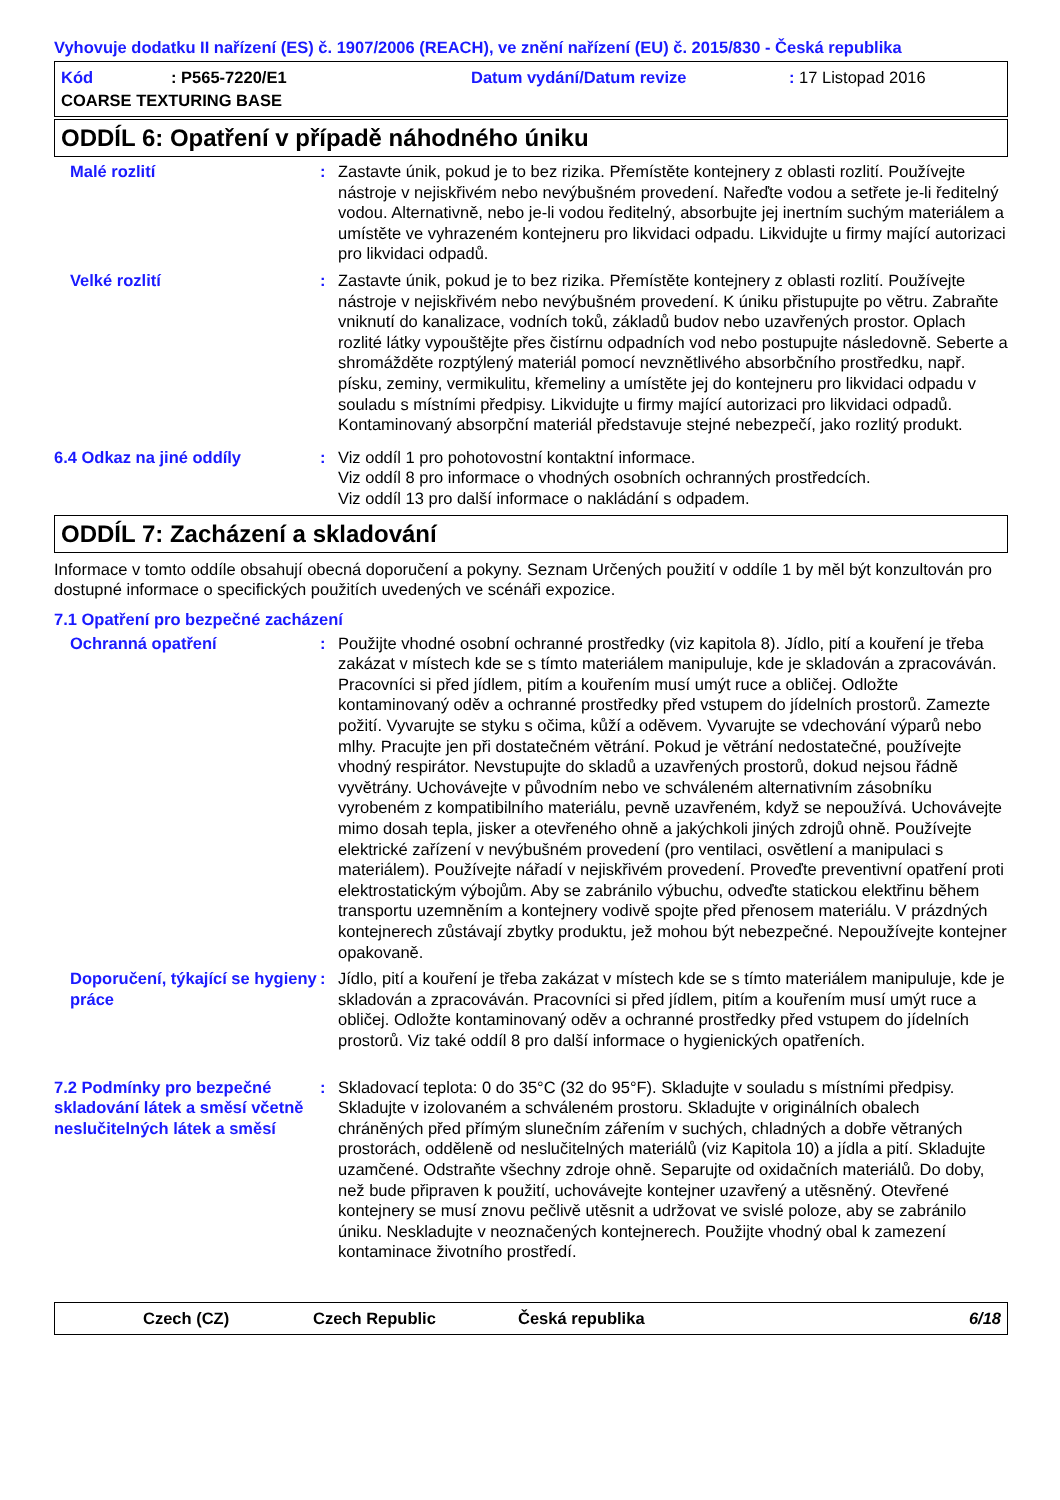Vyhovuje dodatku II nařízení (ES) č. 1907/2006 (REACH), ve znění nařízení (EU) č. 2015/830 - Česká republika
Kód: P565-7220/E1 Datum vydání/Datum revize: 17 Listopad 2016
COARSE TEXTURING BASE
ODDÍL 6: Opatření v případě náhodného úniku
Malé rozlití : Zastavte únik, pokud je to bez rizika. Přemístěte kontejnery z oblasti rozlití. Používejte nástroje v nejiskřivém nebo nevýbušném provedení. Nařeďte vodou a setřete je-li ředitelný vodou. Alternativně, nebo je-li vodou ředitelný, absorbujte jej inertním suchým materiálem a umístěte ve vyhrazeném kontejneru pro likvidaci odpadu. Likvidujte u firmy mající autorizaci pro likvidaci odpadů.
Velké rozlití : Zastavte únik, pokud je to bez rizika. Přemístěte kontejnery z oblasti rozlití. Používejte nástroje v nejiskřivém nebo nevýbušném provedení. K úniku přistupujte po větru. Zabraňte vniknutí do kanalizace, vodních toků, základů budov nebo uzavřených prostor. Oplach rozlité látky vypouštějte přes čistírnu odpadních vod nebo postupujte následovně. Seberte a shromážděte rozptýlený materiál pomocí nevznětlivého absorbčního prostředku, např. písku, zeminy, vermikulitu, křemeliny a umístěte jej do kontejneru pro likvidaci odpadu v souladu s místními předpisy. Likvidujte u firmy mající autorizaci pro likvidaci odpadů. Kontaminovaný absorpční materiál představuje stejné nebezpečí, jako rozlitý produkt.
6.4 Odkaz na jiné oddíly : Viz oddíl 1 pro pohotovostní kontaktní informace.
Viz oddíl 8 pro informace o vhodných osobních ochranných prostředcích.
Viz oddíl 13 pro další informace o nakládání s odpadem.
ODDÍL 7: Zacházení a skladování
Informace v tomto oddíle obsahují obecná doporučení a pokyny. Seznam Určených použití v oddíle 1 by měl být konzultován pro dostupné informace o specifických použitích uvedených ve scénáři expozice.
7.1 Opatření pro bezpečné zacházení
Ochranná opatření : Použijte vhodné osobní ochranné prostředky (viz kapitola 8). Jídlo, pití a kouření je třeba zakázat v místech kde se s tímto materiálem manipuluje, kde je skladován a zpracováván. Pracovníci si před jídlem, pitím a kouřením musí umýt ruce a obličej. Odložte kontaminovaný oděv a ochranné prostředky před vstupem do jídelních prostorů. Zamezte požití. Vyvarujte se styku s očima, kůží a oděvem. Vyvarujte se vdechování výparů nebo mlhy. Pracujte jen při dostatečném větrání. Pokud je větrání nedostatečné, používejte vhodný respirátor. Nevstupujte do skladů a uzavřených prostorů, dokud nejsou řádně vyvětrány. Uchovávejte v původním nebo ve schváleném alternativním zásobníku vyrobeném z kompatibilního materiálu, pevně uzavřeném, když se nepoužívá. Uchovávejte mimo dosah tepla, jisker a otevřeného ohně a jakýchkoli jiných zdrojů ohně. Používejte elektrické zařízení v nevýbušném provedení (pro ventilaci, osvětlení a manipulaci s materiálem). Používejte nářadí v nejiskřivém provedení. Proveďte preventivní opatření proti elektrostatickým výbojům. Aby se zabránilo výbuchu, odveďte statickou elektřinu během transportu uzemněním a kontejnery vodivě spojte před přenosem materiálu. V prázdných kontejnerech zůstávají zbytky produktu, jež mohou být nebezpečné. Nepoužívejte kontejner opakovaně.
Doporučení, týkající se hygieny práce
: Jídlo, pití a kouření je třeba zakázat v místech kde se s tímto materiálem manipuluje, kde je skladován a zpracováván. Pracovníci si před jídlem, pitím a kouřením musí umýt ruce a obličej. Odložte kontaminovaný oděv a ochranné prostředky před vstupem do jídelních prostorů. Viz také oddíl 8 pro další informace o hygienických opatřeních.
7.2 Podmínky pro bezpečné skladování látek a směsí včetně neslučitelných látek a směsí
: Skladovací teplota: 0 do 35°C (32 do 95°F). Skladujte v souladu s místními předpisy. Skladujte v izolovaném a schváleném prostoru. Skladujte v originálních obalech chráněných před přímým slunečním zářením v suchých, chladných a dobře větraných prostorách, odděleně od neslučitelných materiálů (viz Kapitola 10) a jídla a pití. Skladujte uzamčené. Odstraňte všechny zdroje ohně. Separujte od oxidačních materiálů. Do doby, než bude připraven k použití, uchovávejte kontejner uzavřený a utěsněný. Otevřené kontejnery se musí znovu pečlivě utěsnit a udržovat ve svislé poloze, aby se zabránilo úniku. Neskladujte v neoznačených kontejnerech. Použijte vhodný obal k zamezení kontaminace životního prostředí.
Czech (CZ) Czech Republic Česká republika 6/18